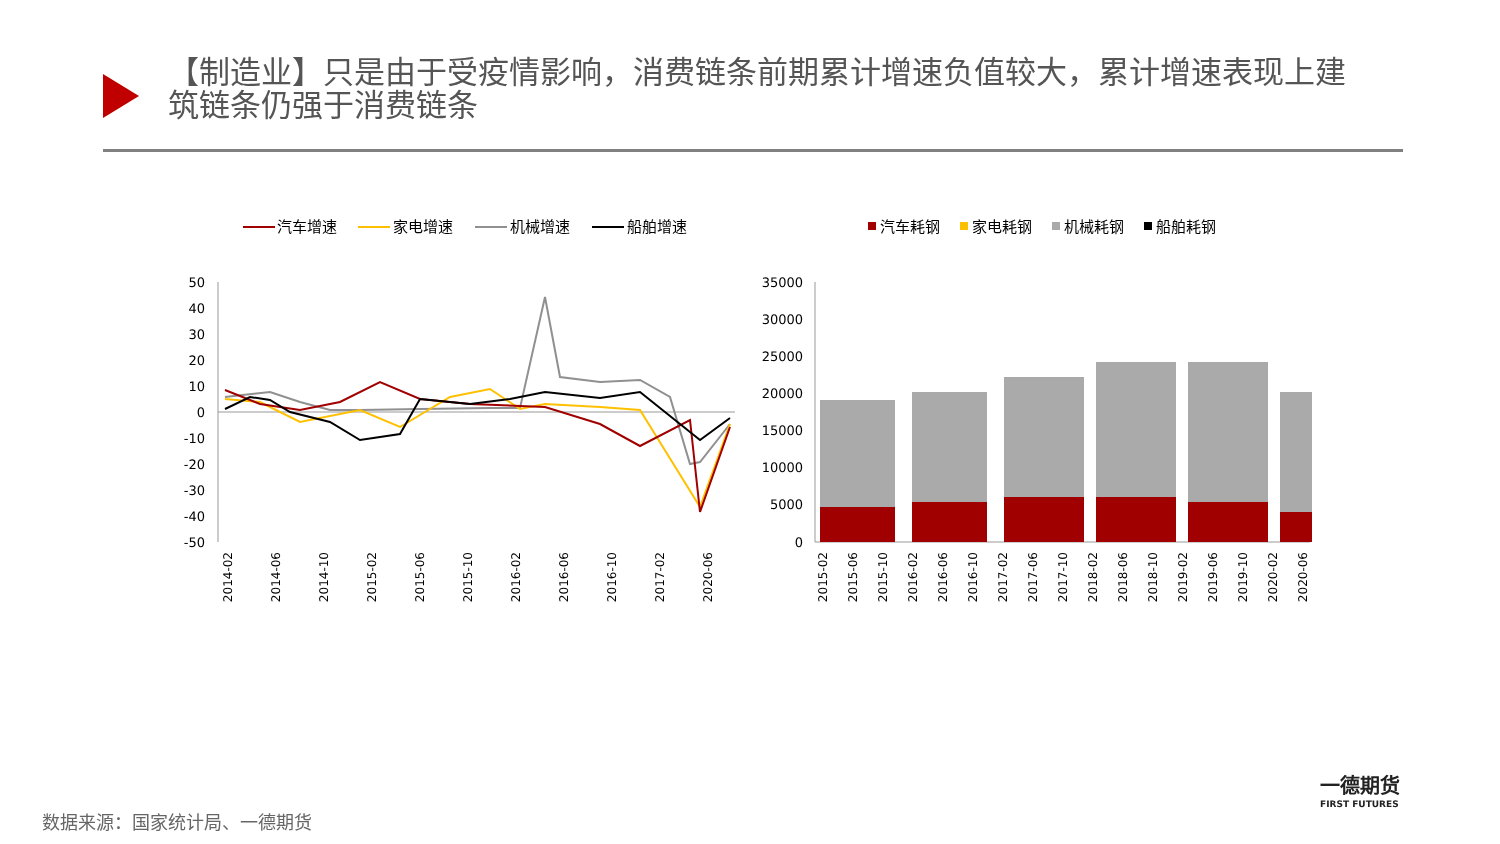【制造业】只是由于受疫情影响，消费链条前期累计增速负值较大，累计增速表现上建筑链条仍强于消费链条
汽车增速
家电增速
机械增速
船舶增速
50
40
30
20
10
0
-10
-20
-30
-40
-50
2014-02
2014-06
2014-10
2015-02
2015-06
2015-10
2016-02
2016-06
2016-10
2017-02
2020-06
汽车耗钢
家电耗钢
机械耗钢
船舶耗钢
35000
30000
25000
20000
15000
10000
5000
0
2015-02
2015-06
2015-10
2016-02
2016-06
2016-10
2017-02
2017-06
2017-10
2018-02
2018-06
2018-10
2019-02
2019-06
2019-10
2020-02
2020-06
一德期货
FIRST FUTURES
数据来源：国家统计局、一德期货